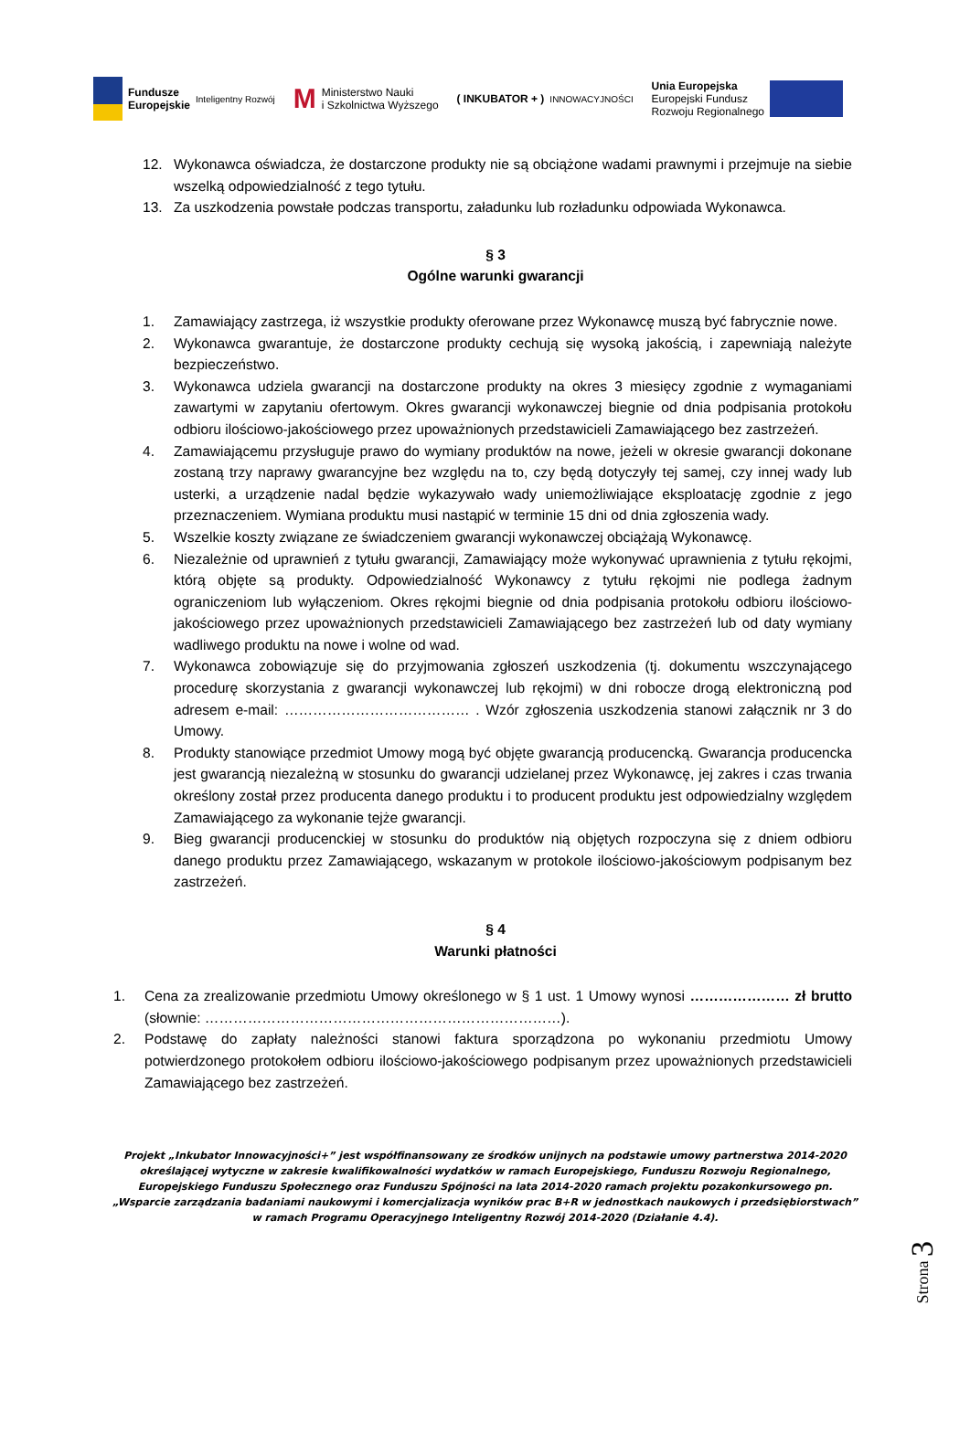Fundusze
Europejskie Inteligentny Rozwój
M Ministerstwo Nauki
i Szkolnictwa Wyższego
( INKUBATOR + ) INNOWACYJNOŚCI
Unia Europejska
Europejski Fundusz
Rozwoju Regionalnego
12. Wykonawca oświadcza, że dostarczone produkty nie są obciążone wadami prawnymi i przejmuje na siebie wszelką odpowiedzialność z tego tytułu.
13. Za uszkodzenia powstałe podczas transportu, załadunku lub rozładunku odpowiada Wykonawca.
§ 3
Ogólne warunki gwarancji
1. Zamawiający zastrzega, iż wszystkie produkty oferowane przez Wykonawcę muszą być fabrycznie nowe.
2. Wykonawca gwarantuje, że dostarczone produkty cechują się wysoką jakością, i zapewniają należyte bezpieczeństwo.
3. Wykonawca udziela gwarancji na dostarczone produkty na okres 3 miesięcy zgodnie z wymaganiami zawartymi w zapytaniu ofertowym. Okres gwarancji wykonawczej biegnie od dnia podpisania protokołu odbioru ilościowo-jakościowego przez upoważnionych przedstawicieli Zamawiającego bez zastrzeżeń.
4. Zamawiającemu przysługuje prawo do wymiany produktów na nowe, jeżeli w okresie gwarancji dokonane zostaną trzy naprawy gwarancyjne bez względu na to, czy będą dotyczyły tej samej, czy innej wady lub usterki, a urządzenie nadal będzie wykazywało wady uniemożliwiające eksploatację zgodnie z jego przeznaczeniem. Wymiana produktu musi nastąpić w terminie 15 dni od dnia zgłoszenia wady.
5. Wszelkie koszty związane ze świadczeniem gwarancji wykonawczej obciążają Wykonawcę.
6. Niezależnie od uprawnień z tytułu gwarancji, Zamawiający może wykonywać uprawnienia z tytułu rękojmi, którą objęte są produkty. Odpowiedzialność Wykonawcy z tytułu rękojmi nie podlega żadnym ograniczeniom lub wyłączeniom. Okres rękojmi biegnie od dnia podpisania protokołu odbioru ilościowo-jakościowego przez upoważnionych przedstawicieli Zamawiającego bez zastrzeżeń lub od daty wymiany wadliwego produktu na nowe i wolne od wad.
7. Wykonawca zobowiązuje się do przyjmowania zgłoszeń uszkodzenia (tj. dokumentu wszczynającego procedurę skorzystania z gwarancji wykonawczej lub rękojmi) w dni robocze drogą elektroniczną pod adresem e-mail: ………………………………… . Wzór zgłoszenia uszkodzenia stanowi załącznik nr 3 do Umowy.
8. Produkty stanowiące przedmiot Umowy mogą być objęte gwarancją producencką. Gwarancja producencka jest gwarancją niezależną w stosunku do gwarancji udzielanej przez Wykonawcę, jej zakres i czas trwania określony został przez producenta danego produktu i to producent produktu jest odpowiedzialny względem Zamawiającego za wykonanie tejże gwarancji.
9. Bieg gwarancji producenckiej w stosunku do produktów nią objętych rozpoczyna się z dniem odbioru danego produktu przez Zamawiającego, wskazanym w protokole ilościowo-jakościowym podpisanym bez zastrzeżeń.
§ 4
Warunki płatności
1. Cena za zrealizowanie przedmiotu Umowy określonego w § 1 ust. 1 Umowy wynosi ………………… zł brutto (słownie: …………………………………………………………………).
2. Podstawę do zapłaty należności stanowi faktura sporządzona po wykonaniu przedmiotu Umowy potwierdzonego protokołem odbioru ilościowo-jakościowego podpisanym przez upoważnionych przedstawicieli Zamawiającego bez zastrzeżeń.
Projekt „Inkubator Innowacyjności+” jest współfinansowany ze środków unijnych na podstawie umowy partnerstwa 2014-2020 określającej wytyczne w zakresie kwalifikowalności wydatków w ramach Europejskiego, Funduszu Rozwoju Regionalnego, Europejskiego Funduszu Społecznego oraz Funduszu Spójności na lata 2014-2020 ramach projektu pozakonkursowego pn. „Wsparcie zarządzania badaniami naukowymi i komercjalizacja wyników prac B+R w jednostkach naukowych i przedsiębiorstwach” w ramach Programu Operacyjnego Inteligentny Rozwój 2014-2020 (Działanie 4.4).
Strona 3